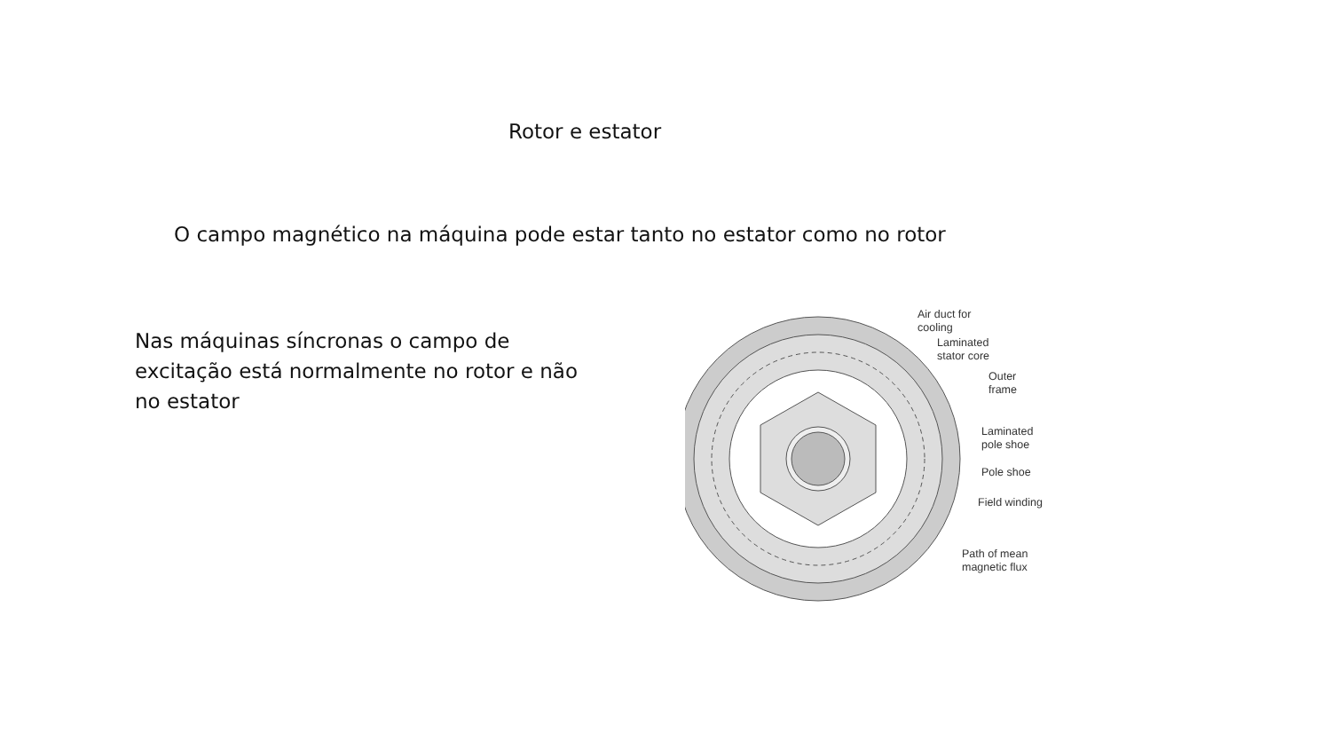Rotor e estator
O campo magnético na máquina pode estar tanto no estator como no rotor
Nas máquinas síncronas o campo de excitação está normalmente no rotor e não no estator
Air duct for
cooling
Laminated
stator core
Outer
frame
Laminated
pole shoe
Pole shoe
Field winding
Path of mean
magnetic flux